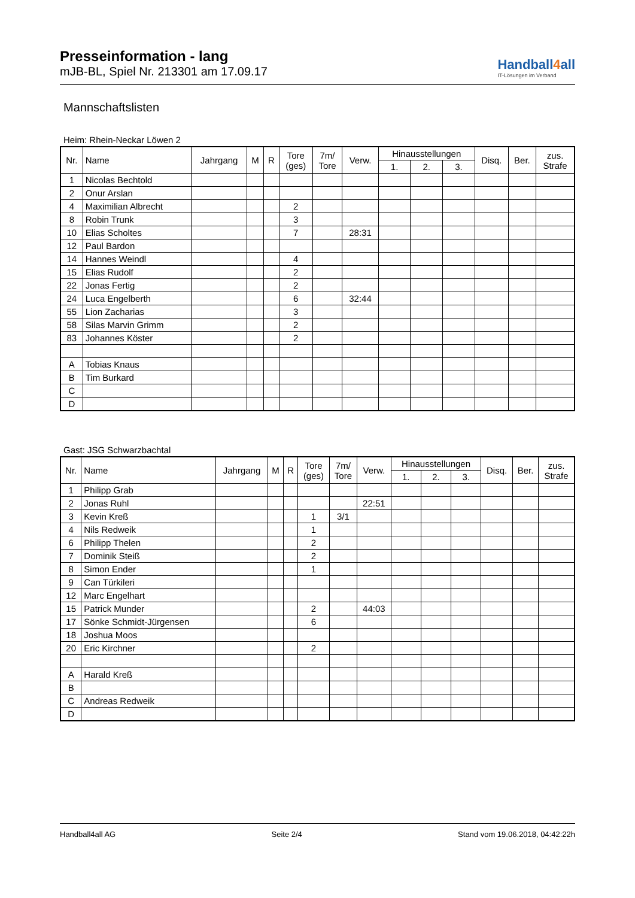Presseinformation - lang
mJB-BL, Spiel Nr. 213301 am 17.09.17
Handball4all
IT-Lösungen im Verband
Mannschaftslisten
Heim: Rhein-Neckar Löwen 2
| Nr. | Name | Jahrgang | M | R | Tore (ges) | 7m/ Tore | Verw. | Hinausstellungen | | | Disq. | Ber. | zus. Strafe |
| --- | --- | --- | --- | --- | --- | --- | --- | --- | --- | --- | --- | --- | --- |
| | | | | | | | | 1. | 2. | 3. | | | |
| 1 | Nicolas Bechtold | | | | | | | | | | | | |
| 2 | Onur Arslan | | | | | | | | | | | | |
| 4 | Maximilian Albrecht | | | | 2 | | | | | | | | |
| 8 | Robin Trunk | | | | 3 | | | | | | | | |
| 10 | Elias Scholtes | | | | 7 | | 28:31 | | | | | | |
| 12 | Paul Bardon | | | | | | | | | | | | |
| 14 | Hannes Weindl | | | | 4 | | | | | | | | |
| 15 | Elias Rudolf | | | | 2 | | | | | | | | |
| 22 | Jonas Fertig | | | | 2 | | | | | | | | |
| 24 | Luca Engelberth | | | | 6 | | 32:44 | | | | | | |
| 55 | Lion Zacharias | | | | 3 | | | | | | | | |
| 58 | Silas Marvin Grimm | | | | 2 | | | | | | | | |
| 83 | Johannes Köster | | | | 2 | | | | | | | | |
| A | Tobias Knaus | | | | | | | | | | | | |
| B | Tim Burkard | | | | | | | | | | | | |
| C | | | | | | | | | | | | | |
| D | | | | | | | | | | | | | |
Gast: JSG Schwarzbachtal
| Nr. | Name | Jahrgang | M | R | Tore (ges) | 7m/ Tore | Verw. | Hinausstellungen | | | Disq. | Ber. | zus. Strafe |
| --- | --- | --- | --- | --- | --- | --- | --- | --- | --- | --- | --- | --- | --- |
| | | | | | | | | 1. | 2. | 3. | | | |
| 1 | Philipp Grab | | | | | | | | | | | | |
| 2 | Jonas Ruhl | | | | | | 22:51 | | | | | | |
| 3 | Kevin Kreß | | | | 1 | 3/1 | | | | | | | |
| 4 | Nils Redweik | | | | 1 | | | | | | | | |
| 6 | Philipp Thelen | | | | 2 | | | | | | | | |
| 7 | Dominik Steiß | | | | 2 | | | | | | | | |
| 8 | Simon Ender | | | | 1 | | | | | | | | |
| 9 | Can Türkileri | | | | | | | | | | | | |
| 12 | Marc Engelhart | | | | | | | | | | | | |
| 15 | Patrick Munder | | | | 2 | | 44:03 | | | | | | |
| 17 | Sönke Schmidt-Jürgensen | | | | 6 | | | | | | | | |
| 18 | Joshua Moos | | | | | | | | | | | | |
| 20 | Eric Kirchner | | | | 2 | | | | | | | | |
| A | Harald Kreß | | | | | | | | | | | | |
| B | | | | | | | | | | | | | |
| C | Andreas Redweik | | | | | | | | | | | | |
| D | | | | | | | | | | | | | |
Handball4all AG Seite 2/4 Stand vom 19.06.2018, 04:42:22h